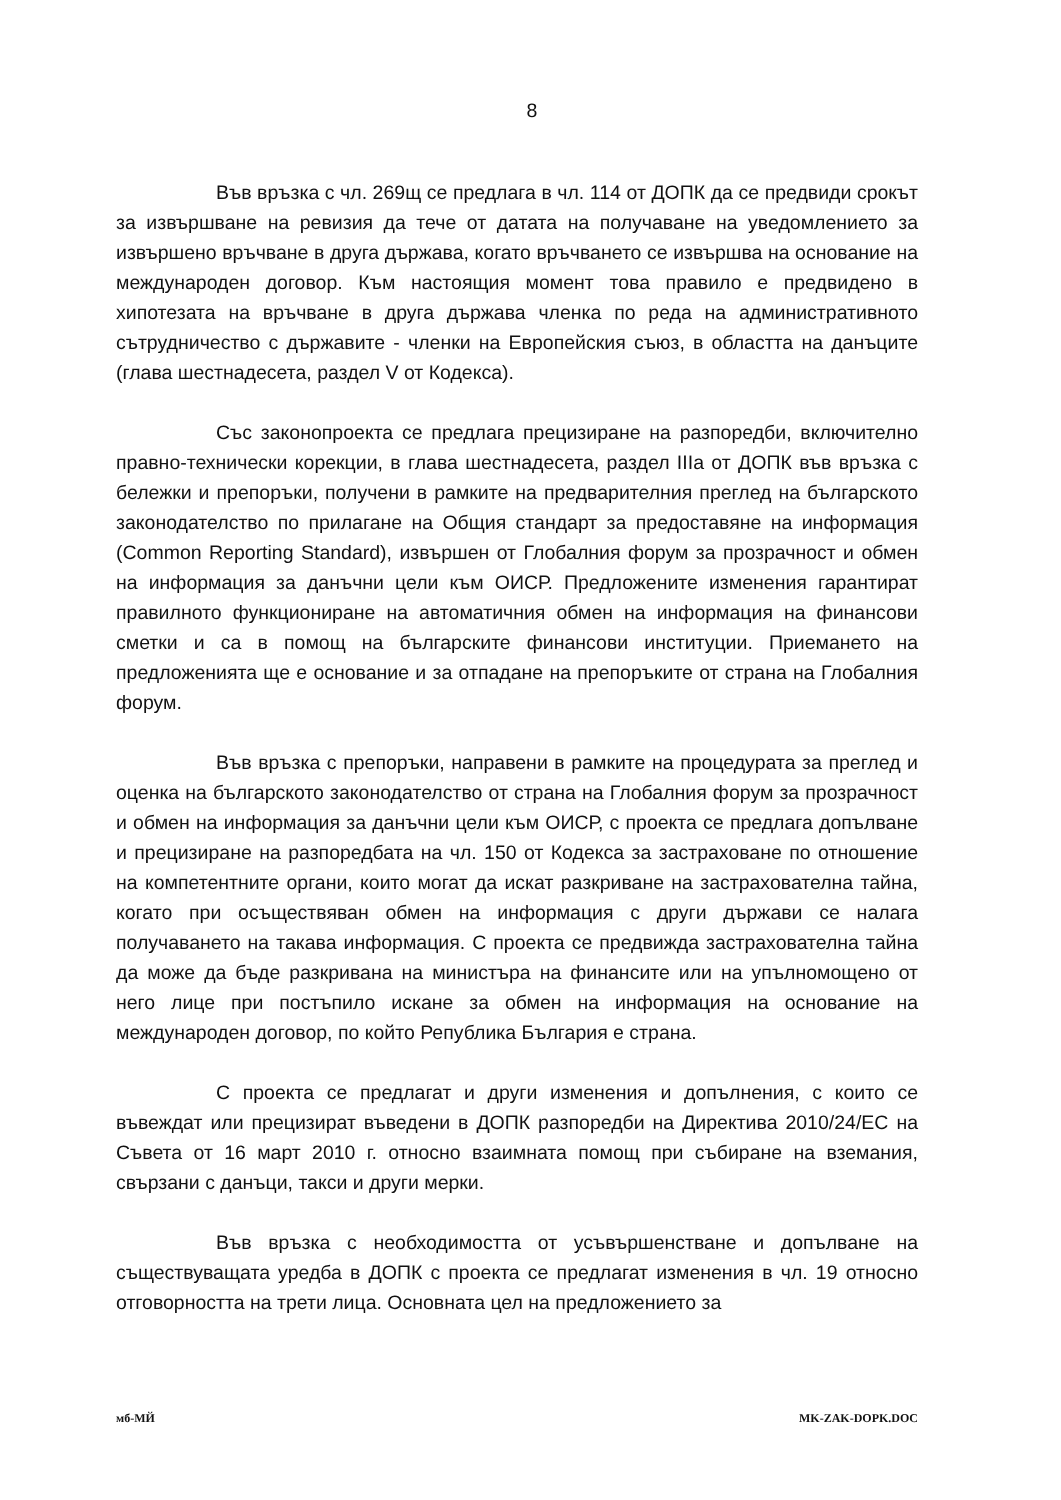8
Във връзка с чл. 269щ се предлага в чл. 114 от ДОПК да се предвиди срокът за извършване на ревизия да тече от датата на получаване на уведомлението за извършено връчване в друга държава, когато връчването се извършва на основание на международен договор. Към настоящия момент това правило е предвидено в хипотезата на връчване в друга държава членка по реда на административното сътрудничество с държавите - членки на Европейския съюз, в областта на данъците (глава шестнадесета, раздел V от Кодекса).
Със законопроекта се предлага прецизиране на разпоредби, включително правно-технически корекции, в глава шестнадесета, раздел IIIа от ДОПК във връзка с бележки и препоръки, получени в рамките на предварителния преглед на българското законодателство по прилагане на Общия стандарт за предоставяне на информация (Common Reporting Standard), извършен от Глобалния форум за прозрачност и обмен на информация за данъчни цели към ОИСР. Предложените изменения гарантират правилното функциониране на автоматичния обмен на информация на финансови сметки и са в помощ на българските финансови институции. Приемането на предложенията ще е основание и за отпадане на препоръките от страна на Глобалния форум.
Във връзка с препоръки, направени в рамките на процедурата за преглед и оценка на българското законодателство от страна на Глобалния форум за прозрачност и обмен на информация за данъчни цели към ОИСР, с проекта се предлага допълване и прецизиране на разпоредбата на чл. 150 от Кодекса за застраховане по отношение на компетентните органи, които могат да искат разкриване на застрахователна тайна, когато при осъществяван обмен на информация с други държави се налага получаването на такава информация. С проекта се предвижда застрахователна тайна да може да бъде разкривана на министъра на финансите или на упълномощено от него лице при постъпило искане за обмен на информация на основание на международен договор, по който Република България е страна.
С проекта се предлагат и други изменения и допълнения, с които се въвеждат или прецизират въведени в ДОПК разпоредби на Директива 2010/24/ЕС на Съвета от 16 март 2010 г. относно взаимната помощ при събиране на вземания, свързани с данъци, такси и други мерки.
Във връзка с необходимостта от усъвършенстване и допълване на съществуващата уредба в ДОПК с проекта се предлагат изменения в чл. 19 относно отговорността на трети лица. Основната цел на предложението за
мб-МЙ MK-ZAK-DOPK.DOC